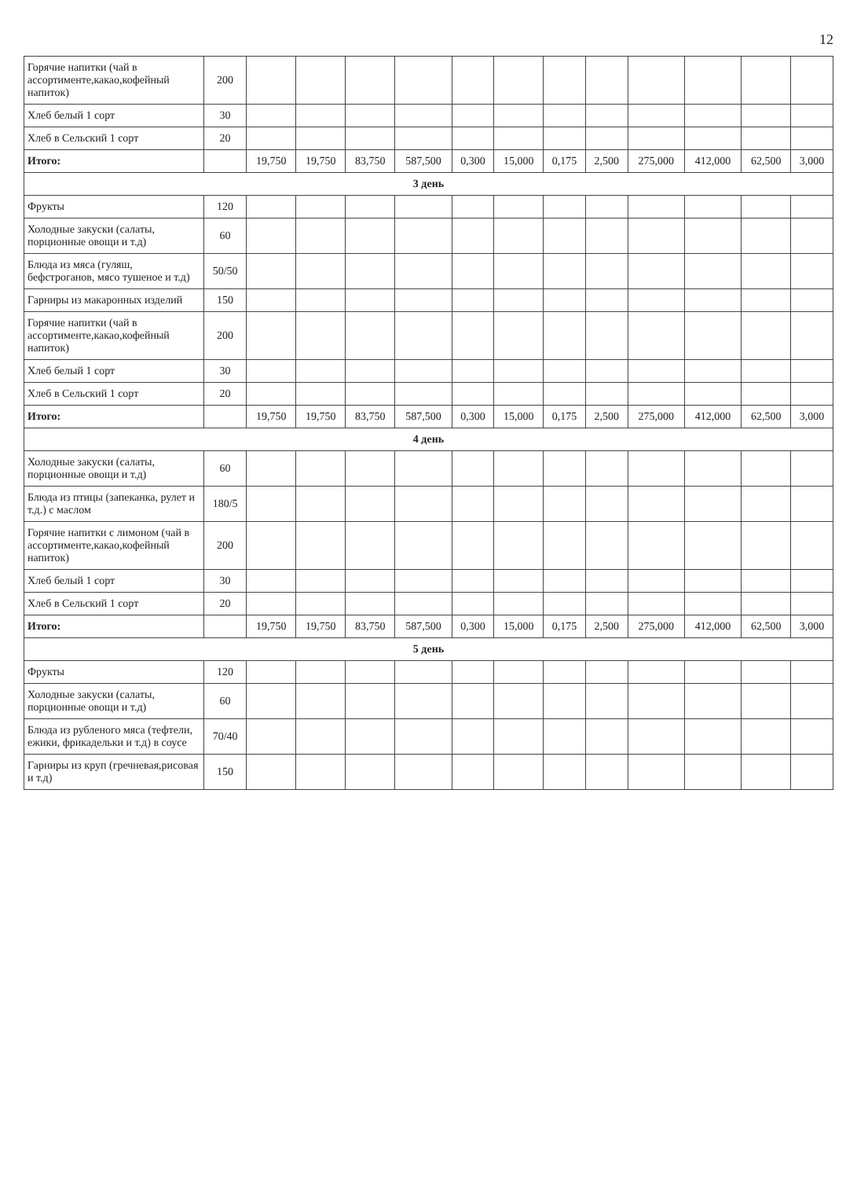12
| Горячие напитки (чай в ассортименте,какао,кофейный напиток) | 200 | | | | | | | | | | | | |
| Хлеб белый 1 сорт | 30 | | | | | | | | | | | | |
| Хлеб в Сельский 1 сорт | 20 | | | | | | | | | | | | |
| Итого: | | 19,750 | 19,750 | 83,750 | 587,500 | 0,300 | 15,000 | 0,175 | 2,500 | 275,000 | 412,000 | 62,500 | 3,000 |
| 3 день | | | | | | | | | | | | | |
| Фрукты | 120 | | | | | | | | | | | | |
| Холодные закуски (салаты, порционные овощи и т.д) | 60 | | | | | | | | | | | | |
| Блюда из мяса (гуляш, бефстроганов, мясо тушеное и т.д) | 50/50 | | | | | | | | | | | | |
| Гарниры из макаронных изделий | 150 | | | | | | | | | | | | |
| Горячие напитки (чай в ассортименте,какао,кофейный напиток) | 200 | | | | | | | | | | | | |
| Хлеб белый 1 сорт | 30 | | | | | | | | | | | | |
| Хлеб в Сельский 1 сорт | 20 | | | | | | | | | | | | |
| Итого: | | 19,750 | 19,750 | 83,750 | 587,500 | 0,300 | 15,000 | 0,175 | 2,500 | 275,000 | 412,000 | 62,500 | 3,000 |
| 4 день | | | | | | | | | | | | | |
| Холодные закуски (салаты, порционные овощи и т.д) | 60 | | | | | | | | | | | | |
| Блюда из птицы (запеканка, рулет и т.д.) с маслом | 180/5 | | | | | | | | | | | | |
| Горячие напитки с лимоном (чай в ассортименте,какао,кофейный напиток) | 200 | | | | | | | | | | | | |
| Хлеб белый 1 сорт | 30 | | | | | | | | | | | | |
| Хлеб в Сельский 1 сорт | 20 | | | | | | | | | | | | |
| Итого: | | 19,750 | 19,750 | 83,750 | 587,500 | 0,300 | 15,000 | 0,175 | 2,500 | 275,000 | 412,000 | 62,500 | 3,000 |
| 5 день | | | | | | | | | | | | | |
| Фрукты | 120 | | | | | | | | | | | | |
| Холодные закуски (салаты, порционные овощи и т.д) | 60 | | | | | | | | | | | | |
| Блюда из рубленого мяса (тефтели, ежики, фрикадельки и т.д) в соусе | 70/40 | | | | | | | | | | | | |
| Гарниры из круп (гречневая,рисовая и т.д) | 150 | | | | | | | | | | | | |